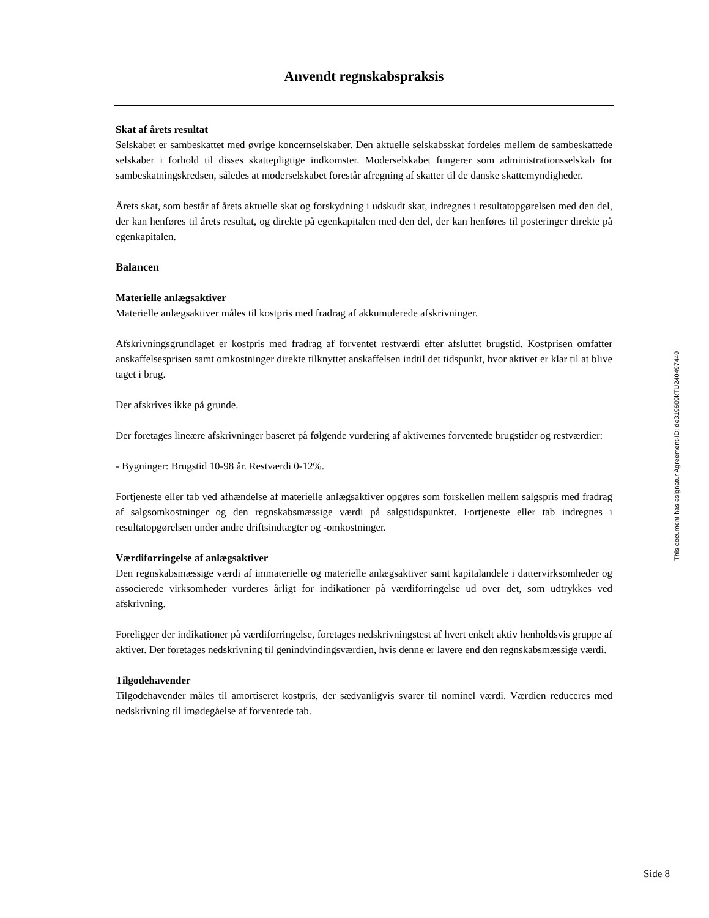Anvendt regnskabspraksis
Skat af årets resultat
Selskabet er sambeskattet med øvrige koncernselskaber. Den aktuelle selskabsskat fordeles mellem de sambeskattede selskaber i forhold til disses skattepligtige indkomster. Moderselskabet fungerer som administrationsselskab for sambeskatningskredsen, således at moderselskabet forestår afregning af skatter til de danske skattemyndigheder.
Årets skat, som består af årets aktuelle skat og forskydning i udskudt skat, indregnes i resultatopgørelsen med den del, der kan henføres til årets resultat, og direkte på egenkapitalen med den del, der kan henføres til posteringer direkte på egenkapitalen.
Balancen
Materielle anlægsaktiver
Materielle anlægsaktiver måles til kostpris med fradrag af akkumulerede afskrivninger.
Afskrivningsgrundlaget er kostpris med fradrag af forventet restværdi efter afsluttet brugstid. Kostprisen omfatter anskaffelsesprisen samt omkostninger direkte tilknyttet anskaffelsen indtil det tidspunkt, hvor aktivet er klar til at blive taget i brug.
Der afskrives ikke på grunde.
Der foretages lineære afskrivninger baseret på følgende vurdering af aktivernes forventede brugstider og restværdier:
- Bygninger: Brugstid 10-98 år. Restværdi 0-12%.
Fortjeneste eller tab ved afhændelse af materielle anlægsaktiver opgøres som forskellen mellem salgspris med fradrag af salgsomkostninger og den regnskabsmæssige værdi på salgstidspunktet. Fortjeneste eller tab indregnes i resultatopgørelsen under andre driftsindtægter og -omkostninger.
Værdiforringelse af anlægsaktiver
Den regnskabsmæssige værdi af immaterielle og materielle anlægsaktiver samt kapitalandele i dattervirksomheder og associerede virksomheder vurderes årligt for indikationer på værdiforringelse ud over det, som udtrykkes ved afskrivning.
Foreligger der indikationer på værdiforringelse, foretages nedskrivningstest af hvert enkelt aktiv henholdsvis gruppe af aktiver. Der foretages nedskrivning til genindvindingsværdien, hvis denne er lavere end den regnskabsmæssige værdi.
Tilgodehavender
Tilgodehavender måles til amortiseret kostpris, der sædvanligvis svarer til nominel værdi. Værdien reduceres med nedskrivning til imødegåelse af forventede tab.
This document has esignatur Agreement-ID: de319609kTU240497449
Side 8